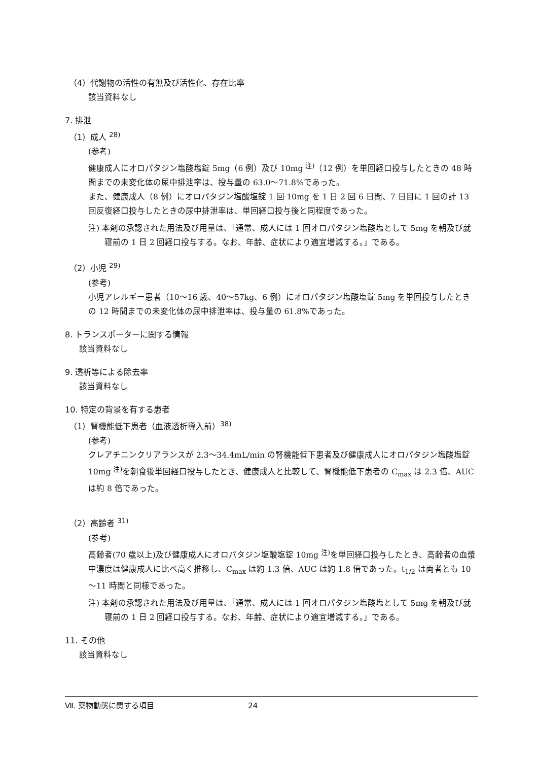（4）代謝物の活性の有無及び活性化、存在比率
該当資料なし
7. 排泄
（1）成人 <sup>28)</sup>
(参考)
健康成人にオロパタジン塩酸塩錠 5mg（6 例）及び 10mg <sup>注)</sup>（12 例）を単回経口投与したときの 48 時間までの未変化体の尿中排泄率は、投与量の 63.0～71.8%であった。
また、健康成人（8 例）にオロパタジン塩酸塩錠 1 回 10mg を 1 日 2 回 6 日間、7 日目に 1 回の計 13 回反復経口投与したときの尿中排泄率は、単回経口投与後と同程度であった。
注) 本剤の承認された用法及び用量は、「通常、成人には 1 回オロパタジン塩酸塩として 5mg を朝及び就寝前の 1 日 2 回経口投与する。なお、年齢、症状により適宜増減する。」である。
（2）小児 <sup>29)</sup>
(参考)
小児アレルギー患者（10～16 歳、40～57kg、6 例）にオロパタジン塩酸塩錠 5mg を単回投与したときの 12 時間までの未変化体の尿中排泄率は、投与量の 61.8%であった。
8. トランスポーターに関する情報
該当資料なし
9. 透析等による除去率
該当資料なし
10. 特定の背景を有する患者
（1）腎機能低下患者（血液透析導入前）<sup>38)</sup>
(参考)
クレアチニンクリアランスが 2.3～34.4mL/min の腎機能低下患者及び健康成人にオロパタジン塩酸塩錠 10mg <sup>注)</sup>を朝食後単回経口投与したとき、健康成人と比較して、腎機能低下患者の C<sub>max</sub> は 2.3 倍、AUC は約 8 倍であった。
（2）高齢者 <sup>31)</sup>
(参考)
高齢者(70 歳以上)及び健康成人にオロパタジン塩酸塩錠 10mg <sup>注)</sup>を単回経口投与したとき、高齢者の血漿中濃度は健康成人に比べ高く推移し、C<sub>max</sub> は約 1.3 倍、AUC は約 1.8 倍であった。t<sub>1/2</sub> は両者とも 10～11 時間と同様であった。
注) 本剤の承認された用法及び用量は、「通常、成人には 1 回オロパタジン塩酸塩として 5mg を朝及び就寝前の 1 日 2 回経口投与する。なお、年齢、症状により適宜増減する。」である。
11. その他
該当資料なし
Ⅶ. 薬物動態に関する項目 24